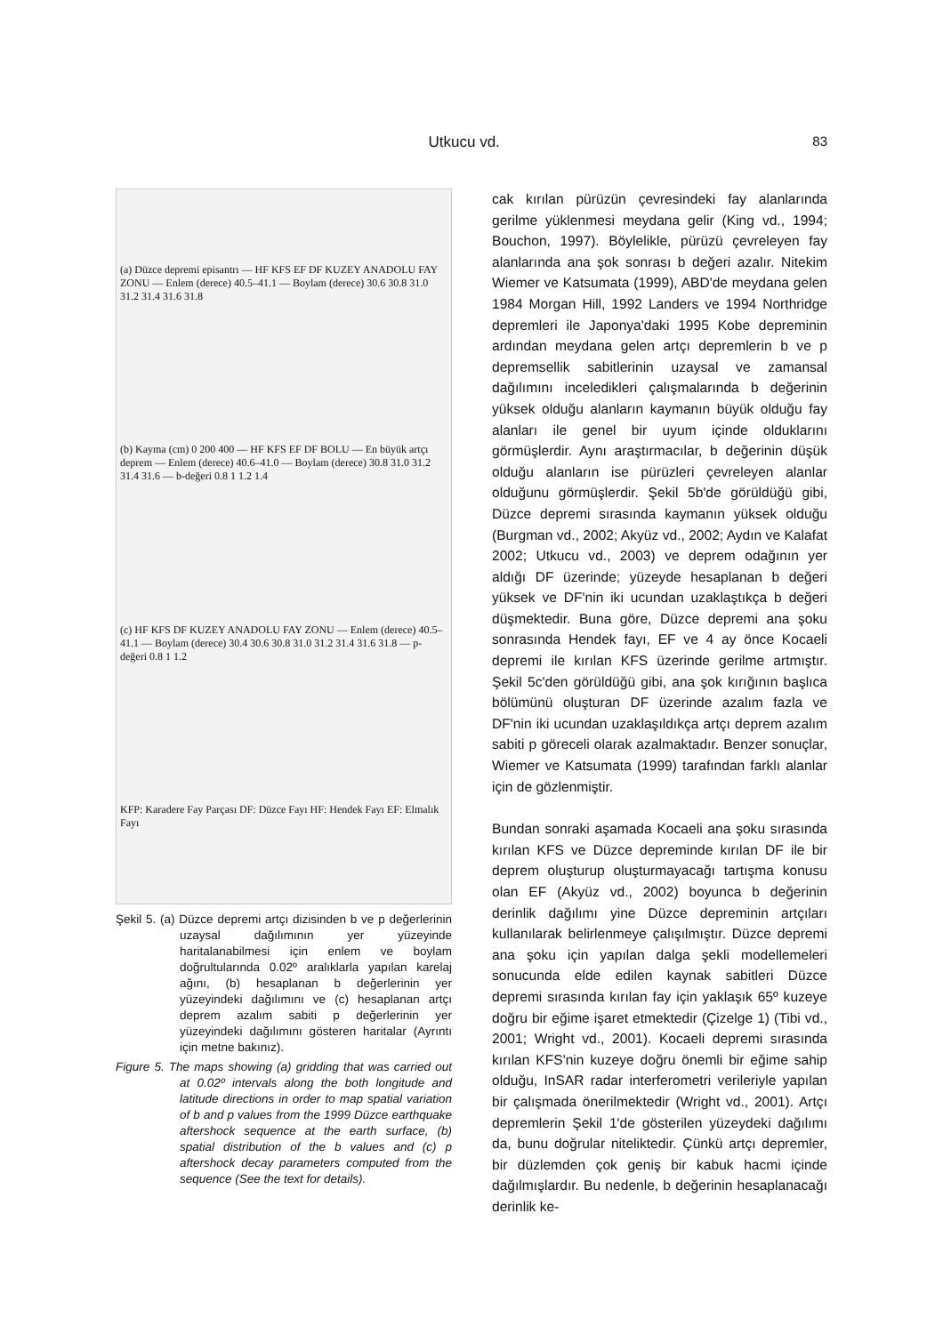Utkucu vd. 83
(a) Düzce depremi episantrı — HF KFS EF DF KUZEY ANADOLU FAY ZONU — Enlem (derece) 40.5–41.1 — Boylam (derece) 30.6 30.8 31.0 31.2 31.4 31.6 31.8
(b) Kayma (cm) 0 200 400 — HF KFS EF DF BOLU — En büyük artçı deprem — Enlem (derece) 40.6–41.0 — Boylam (derece) 30.8 31.0 31.2 31.4 31.6 — b-değeri 0.8 1 1.2 1.4
(c) HF KFS DF KUZEY ANADOLU FAY ZONU — Enlem (derece) 40.5–41.1 — Boylam (derece) 30.4 30.6 30.8 31.0 31.2 31.4 31.6 31.8 — p-değeri 0.8 1 1.2
KFP: Karadere Fay Parçası DF: Düzce Fayı HF: Hendek Fayı EF: Elmalık Fayı
Şekil 5. (a) Düzce depremi artçı dizisinden b ve p değerlerinin uzaysal dağılımının yer yüzeyinde haritalanabilmesi için enlem ve boylam doğrultularında 0.02º aralıklarla yapılan karelaj ağını, (b) hesaplanan b değerlerinin yer yüzeyindeki dağılımını ve (c) hesaplanan artçı deprem azalım sabiti p değerlerinin yer yüzeyindeki dağılımını gösteren haritalar (Ayrıntı için metne bakınız).
Figure 5. The maps showing (a) gridding that was carried out at 0.02º intervals along the both longitude and latitude directions in order to map spatial variation of b and p values from the 1999 Düzce earthquake aftershock sequence at the earth surface, (b) spatial distribution of the b values and (c) p aftershock decay parameters computed from the sequence (See the text for details).
cak kırılan pürüzün çevresindeki fay alanlarında gerilme yüklenmesi meydana gelir (King vd., 1994; Bouchon, 1997). Böylelikle, pürüzü çevreleyen fay alanlarında ana şok sonrası b değeri azalır. Nitekim Wiemer ve Katsumata (1999), ABD'de meydana gelen 1984 Morgan Hill, 1992 Landers ve 1994 Northridge depremleri ile Japonya'daki 1995 Kobe depreminin ardından meydana gelen artçı depremlerin b ve p depremsellik sabitlerinin uzaysal ve zamansal dağılımını inceledikleri çalışmalarında b değerinin yüksek olduğu alanların kaymanın büyük olduğu fay alanları ile genel bir uyum içinde olduklarını görmüşlerdir. Aynı araştırmacılar, b değerinin düşük olduğu alanların ise pürüzleri çevreleyen alanlar olduğunu görmüşlerdir. Şekil 5b'de görüldüğü gibi, Düzce depremi sırasında kaymanın yüksek olduğu (Burgman vd., 2002; Akyüz vd., 2002; Aydın ve Kalafat 2002; Utkucu vd., 2003) ve deprem odağının yer aldığı DF üzerinde; yüzeyde hesaplanan b değeri yüksek ve DF'nin iki ucundan uzaklaştıkça b değeri düşmektedir. Buna göre, Düzce depremi ana şoku sonrasında Hendek fayı, EF ve 4 ay önce Kocaeli depremi ile kırılan KFS üzerinde gerilme artmıştır. Şekil 5c'den görüldüğü gibi, ana şok kırığının başlıca bölümünü oluşturan DF üzerinde azalım fazla ve DF'nin iki ucundan uzaklaşıldıkça artçı deprem azalım sabiti p göreceli olarak azalmaktadır. Benzer sonuçlar, Wiemer ve Katsumata (1999) tarafından farklı alanlar için de gözlenmiştir.
Bundan sonraki aşamada Kocaeli ana şoku sırasında kırılan KFS ve Düzce depreminde kırılan DF ile bir deprem oluşturup oluşturmayacağı tartışma konusu olan EF (Akyüz vd., 2002) boyunca b değerinin derinlik dağılımı yine Düzce depreminin artçıları kullanılarak belirlenmeye çalışılmıştır. Düzce depremi ana şoku için yapılan dalga şekli modellemeleri sonucunda elde edilen kaynak sabitleri Düzce depremi sırasında kırılan fay için yaklaşık 65º kuzeye doğru bir eğime işaret etmektedir (Çizelge 1) (Tibi vd., 2001; Wright vd., 2001). Kocaeli depremi sırasında kırılan KFS'nin kuzeye doğru önemli bir eğime sahip olduğu, InSAR radar interferometri verileriyle yapılan bir çalışmada önerilmektedir (Wright vd., 2001). Artçı depremlerin Şekil 1'de gösterilen yüzeydeki dağılımı da, bunu doğrular niteliktedir. Çünkü artçı depremler, bir düzlemden çok geniş bir kabuk hacmi içinde dağılmışlardır. Bu nedenle, b değerinin hesaplanacağı derinlik ke-